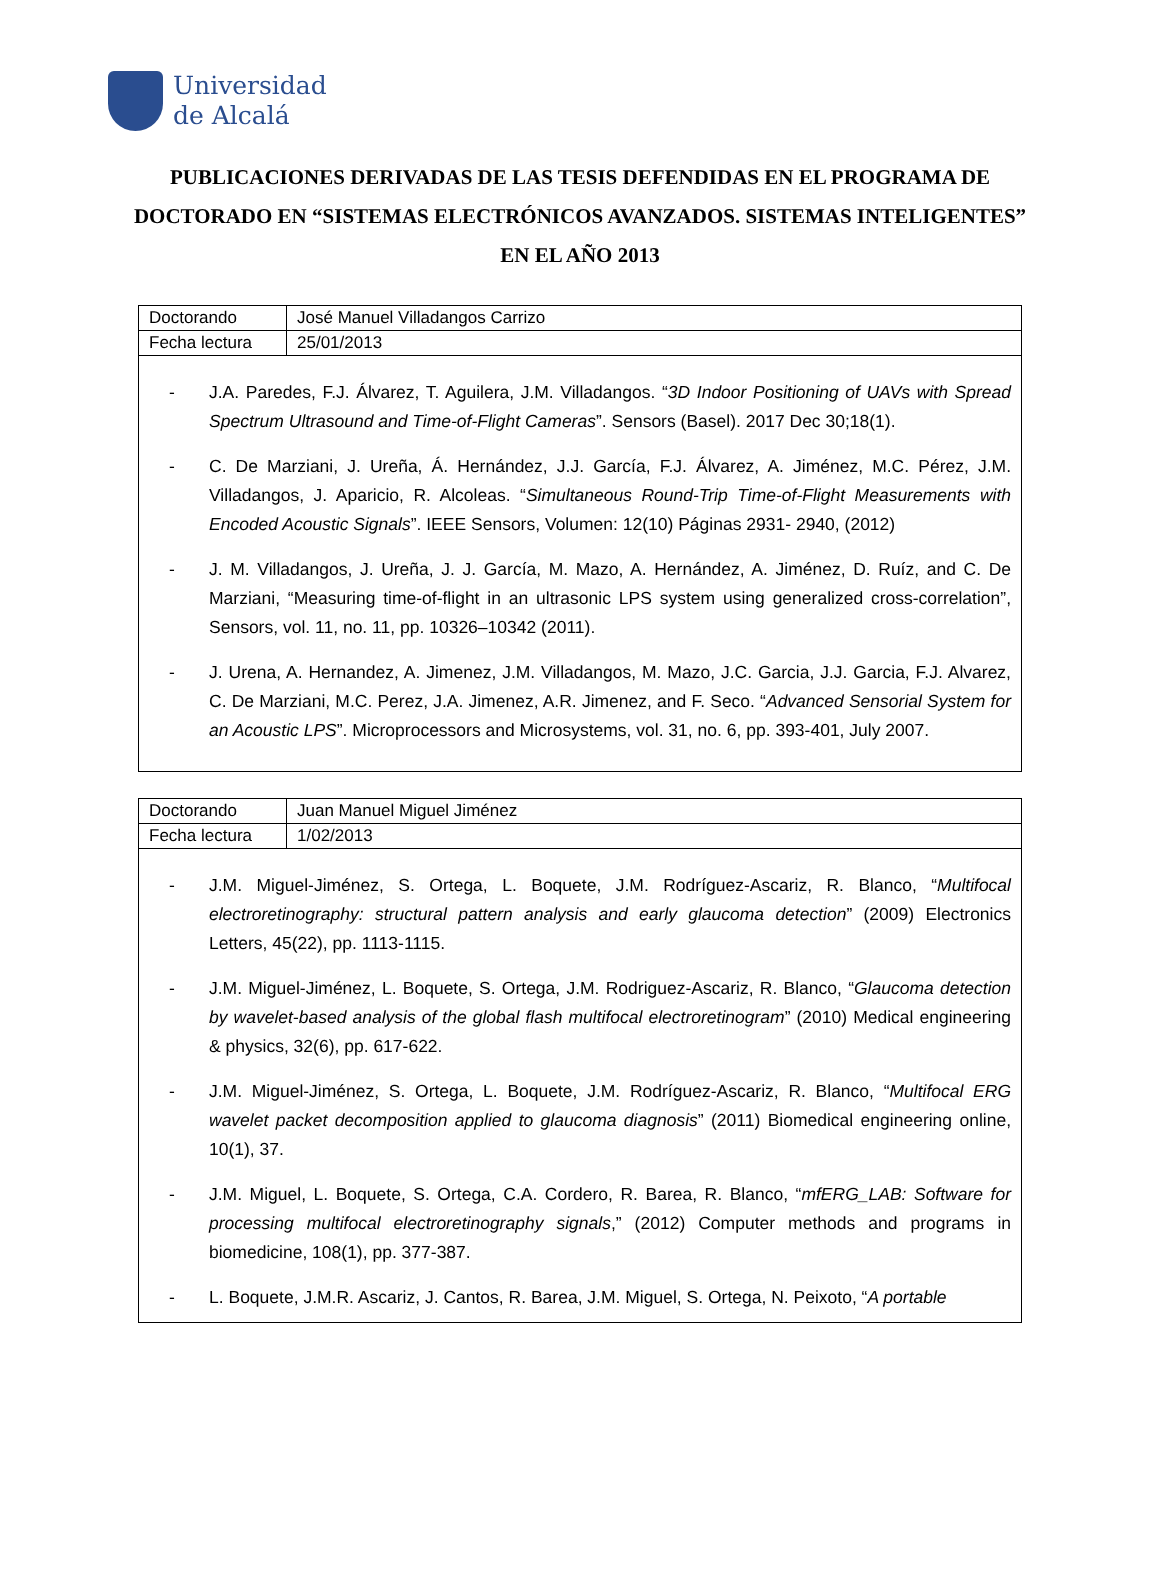Universidad
de Alcalá
PUBLICACIONES DERIVADAS DE LAS TESIS DEFENDIDAS EN EL PROGRAMA DE DOCTORADO EN “SISTEMAS ELECTRÓNICOS AVANZADOS. SISTEMAS INTELIGENTES” EN EL AÑO 2013
| Doctorando | José Manuel Villadangos Carrizo |
| Fecha lectura | 25/01/2013 |
- J.A. Paredes, F.J. Álvarez, T. Aguilera, J.M. Villadangos. “3D Indoor Positioning of UAVs with Spread Spectrum Ultrasound and Time-of-Flight Cameras”. Sensors (Basel). 2017 Dec 30;18(1).
- C. De Marziani, J. Ureña, Á. Hernández, J.J. García, F.J. Álvarez, A. Jiménez, M.C. Pérez, J.M. Villadangos, J. Aparicio, R. Alcoleas. “Simultaneous Round-Trip Time-of-Flight Measurements with Encoded Acoustic Signals”. IEEE Sensors, Volumen: 12(10) Páginas 2931- 2940, (2012)
- J. M. Villadangos, J. Ureña, J. J. García, M. Mazo, A. Hernández, A. Jiménez, D. Ruíz, and C. De Marziani, “Measuring time-of-flight in an ultrasonic LPS system using generalized cross-correlation”, Sensors, vol. 11, no. 11, pp. 10326–10342 (2011).
- J. Urena, A. Hernandez, A. Jimenez, J.M. Villadangos, M. Mazo, J.C. Garcia, J.J. Garcia, F.J. Alvarez, C. De Marziani, M.C. Perez, J.A. Jimenez, A.R. Jimenez, and F. Seco. “Advanced Sensorial System for an Acoustic LPS”. Microprocessors and Microsystems, vol. 31, no. 6, pp. 393-401, July 2007.
| Doctorando | Juan Manuel Miguel Jiménez |
| Fecha lectura | 1/02/2013 |
- J.M. Miguel-Jiménez, S. Ortega, L. Boquete, J.M. Rodríguez-Ascariz, R. Blanco, “Multifocal electroretinography: structural pattern analysis and early glaucoma detection” (2009) Electronics Letters, 45(22), pp. 1113-1115.
- J.M. Miguel-Jiménez, L. Boquete, S. Ortega, J.M. Rodriguez-Ascariz, R. Blanco, “Glaucoma detection by wavelet-based analysis of the global flash multifocal electroretinogram” (2010) Medical engineering & physics, 32(6), pp. 617-622.
- J.M. Miguel-Jiménez, S. Ortega, L. Boquete, J.M. Rodríguez-Ascariz, R. Blanco, “Multifocal ERG wavelet packet decomposition applied to glaucoma diagnosis” (2011) Biomedical engineering online, 10(1), 37.
- J.M. Miguel, L. Boquete, S. Ortega, C.A. Cordero, R. Barea, R. Blanco, “mfERG_LAB: Software for processing multifocal electroretinography signals,” (2012) Computer methods and programs in biomedicine, 108(1), pp. 377-387.
- L. Boquete, J.M.R. Ascariz, J. Cantos, R. Barea, J.M. Miguel, S. Ortega, N. Peixoto, “A portable